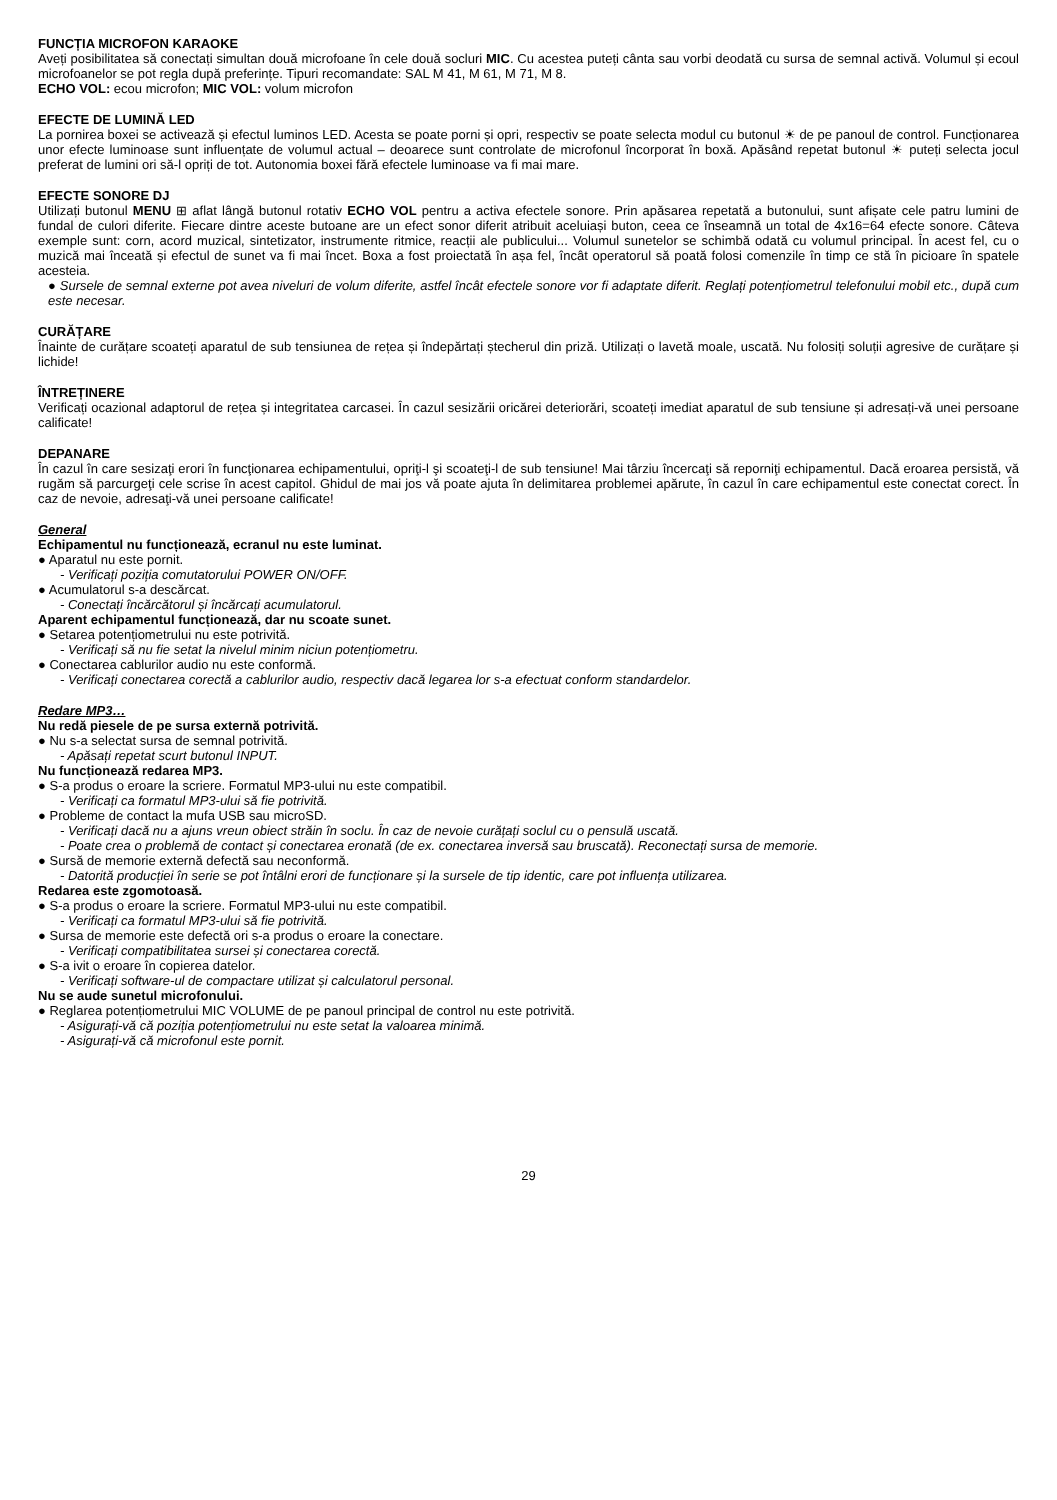FUNCȚIA MICROFON KARAOKE
Aveți posibilitatea să conectați simultan două microfoane în cele două socluri MIC. Cu acestea puteți cânta sau vorbi deodată cu sursa de semnal activă. Volumul și ecoul microfoanelor se pot regla după preferințe. Tipuri recomandate: SAL M 41, M 61, M 71, M 8.
ECHO VOL: ecou microfon; MIC VOL: volum microfon
EFECTE DE LUMINĂ LED
La pornirea boxei se activează și efectul luminos LED. Acesta se poate porni și opri, respectiv se poate selecta modul cu butonul ☀ de pe panoul de control. Funcționarea unor efecte luminoase sunt influențate de volumul actual – deoarece sunt controlate de microfonul încorporat în boxă. Apăsând repetat butonul ☀ puteți selecta jocul preferat de lumini ori să-l opriți de tot. Autonomia boxei fără efectele luminoase va fi mai mare.
EFECTE SONORE DJ
Utilizați butonul MENU ⊞ aflat lângă butonul rotativ ECHO VOL pentru a activa efectele sonore. Prin apăsarea repetată a butonului, sunt afișate cele patru lumini de fundal de culori diferite. Fiecare dintre aceste butoane are un efect sonor diferit atribuit aceluiași buton, ceea ce înseamnă un total de 4x16=64 efecte sonore. Câteva exemple sunt: corn, acord muzical, sintetizator, instrumente ritmice, reacții ale publicului... Volumul sunetelor se schimbă odată cu volumul principal. În acest fel, cu o muzică mai înceată și efectul de sunet va fi mai încet. Boxa a fost proiectată în așa fel, încât operatorul să poată folosi comenzile în timp ce stă în picioare în spatele acesteia.
● Sursele de semnal externe pot avea niveluri de volum diferite, astfel încât efectele sonore vor fi adaptate diferit. Reglați potențiometrul telefonului mobil etc., după cum este necesar.
CURĂȚARE
Înainte de curățare scoateți aparatul de sub tensiunea de rețea și îndepărtați ștecherul din priză. Utilizați o lavetă moale, uscată. Nu folosiți soluții agresive de curățare și lichide!
ÎNTREȚINERE
Verificați ocazional adaptorul de rețea și integritatea carcasei. În cazul sesizării oricărei deteriorări, scoateți imediat aparatul de sub tensiune și adresați-vă unei persoane calificate!
DEPANARE
În cazul în care sesizaţi erori în funcţionarea echipamentului, opriţi-l şi scoateţi-l de sub tensiune! Mai târziu încercaţi să reporniţi echipamentul. Dacă eroarea persistă, vă rugăm să parcurgeţi cele scrise în acest capitol. Ghidul de mai jos vă poate ajuta în delimitarea problemei apărute, în cazul în care echipamentul este conectat corect. În caz de nevoie, adresaţi-vă unei persoane calificate!
General
Echipamentul nu funcționează, ecranul nu este luminat.
● Aparatul nu este pornit.
- Verificați poziția comutatorului POWER ON/OFF.
● Acumulatorul s-a descărcat.
- Conectați încărcătorul și încărcați acumulatorul.
Aparent echipamentul funcționează, dar nu scoate sunet.
● Setarea potențiometrului nu este potrivită.
- Verificați să nu fie setat la nivelul minim niciun potențiometru.
● Conectarea cablurilor audio nu este conformă.
- Verificați conectarea corectă a cablurilor audio, respectiv dacă legarea lor s-a efectuat conform standardelor.
Redare MP3…
Nu redă piesele de pe sursa externă potrivită.
● Nu s-a selectat sursa de semnal potrivită.
- Apăsați repetat scurt butonul INPUT.
Nu funcționează redarea MP3.
● S-a produs o eroare la scriere. Formatul MP3-ului nu este compatibil.
- Verificați ca formatul MP3-ului să fie potrivită.
● Probleme de contact la mufa USB sau microSD.
- Verificați dacă nu a ajuns vreun obiect străin în soclu. În caz de nevoie curățați soclul cu o pensulă uscată.
- Poate crea o problemă de contact și conectarea eronată (de ex. conectarea inversă sau bruscată). Reconectați sursa de memorie.
● Sursă de memorie externă defectă sau neconformă.
- Datorită producției în serie se pot întâlni erori de funcționare și la sursele de tip identic, care pot influența utilizarea.
Redarea este zgomotoasă.
● S-a produs o eroare la scriere. Formatul MP3-ului nu este compatibil.
- Verificați ca formatul MP3-ului să fie potrivită.
● Sursa de memorie este defectă ori s-a produs o eroare la conectare.
- Verificați compatibilitatea sursei și conectarea corectă.
● S-a ivit o eroare în copierea datelor.
- Verificați software-ul de compactare utilizat și calculatorul personal.
Nu se aude sunetul microfonului.
● Reglarea potențiometrului MIC VOLUME de pe panoul principal de control nu este potrivită.
- Asigurați-vă că poziția potențiometrului nu este setat la valoarea minimă.
- Asigurați-vă că microfonul este pornit.
29